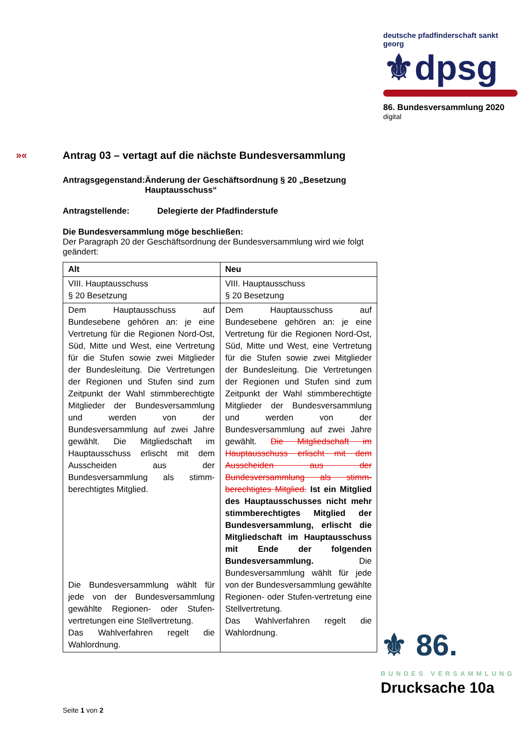deutsche pfadfinderschaft sankt georg
⚜dpsg
86. Bundesversammlung 2020
digital
»«
Antrag 03 – vertagt auf die nächste Bundesversammlung
Antragsgegenstand: Änderung der Geschäftsordnung § 20 „Besetzung Hauptausschuss“
Antragstellende: Delegierte der Pfadfinderstufe
Die Bundesversammlung möge beschließen:
Der Paragraph 20 der Geschäftsordnung der Bundesversammlung wird wie folgt geändert:
| Alt | Neu |
| --- | --- |
| VIII. Hauptausschuss § 20 Besetzung | VIII. Hauptausschuss § 20 Besetzung |
| Dem Hauptausschuss auf Bundesebene gehören an: je eine Vertretung für die Regionen Nord-Ost, Süd, Mitte und West, eine Vertretung für die Stufen sowie zwei Mitglieder der Bundesleitung. Die Vertretungen der Regionen und Stufen sind zum Zeitpunkt der Wahl stimmberechtigte Mitglieder der Bundesversammlung und werden von der Bundesversammlung auf zwei Jahre gewählt. Die Mitgliedschaft im Hauptausschuss erlischt mit dem Ausscheiden aus der Bundesversammlung als stimm-berechtigtes Mitglied. Die Bundesversammlung wählt für jede von der Bundesversammlung gewählte Regionen- oder Stufen-vertretungen eine Stellvertretung. Das Wahlverfahren regelt die Wahlordnung. | Dem Hauptausschuss auf Bundesebene gehören an: je eine Vertretung für die Regionen Nord-Ost, Süd, Mitte und West, eine Vertretung für die Stufen sowie zwei Mitglieder der Bundesleitung. Die Vertretungen der Regionen und Stufen sind zum Zeitpunkt der Wahl stimmberechtigte Mitglieder der Bundesversammlung und werden von der Bundesversammlung auf zwei Jahre gewählt. Die Mitgliedschaft im Hauptausschuss erlischt mit dem Ausscheiden aus der Bundesversammlung als stimm-berechtigtes Mitglied. Ist ein Mitglied des Hauptausschusses nicht mehr stimmberechtigtes Mitglied der Bundesversammlung, erlischt die Mitgliedschaft im Hauptausschuss mit Ende der folgenden Bundesversammlung. Die Bundesversammlung wählt für jede von der Bundesversammlung gewählte Regionen- oder Stufen-vertretung eine Stellvertretung. Das Wahlverfahren regelt die Wahlordnung. |
⚜ 86.
BUNDES VERSAMMLUNG
Drucksache 10a
Seite 1 von 2